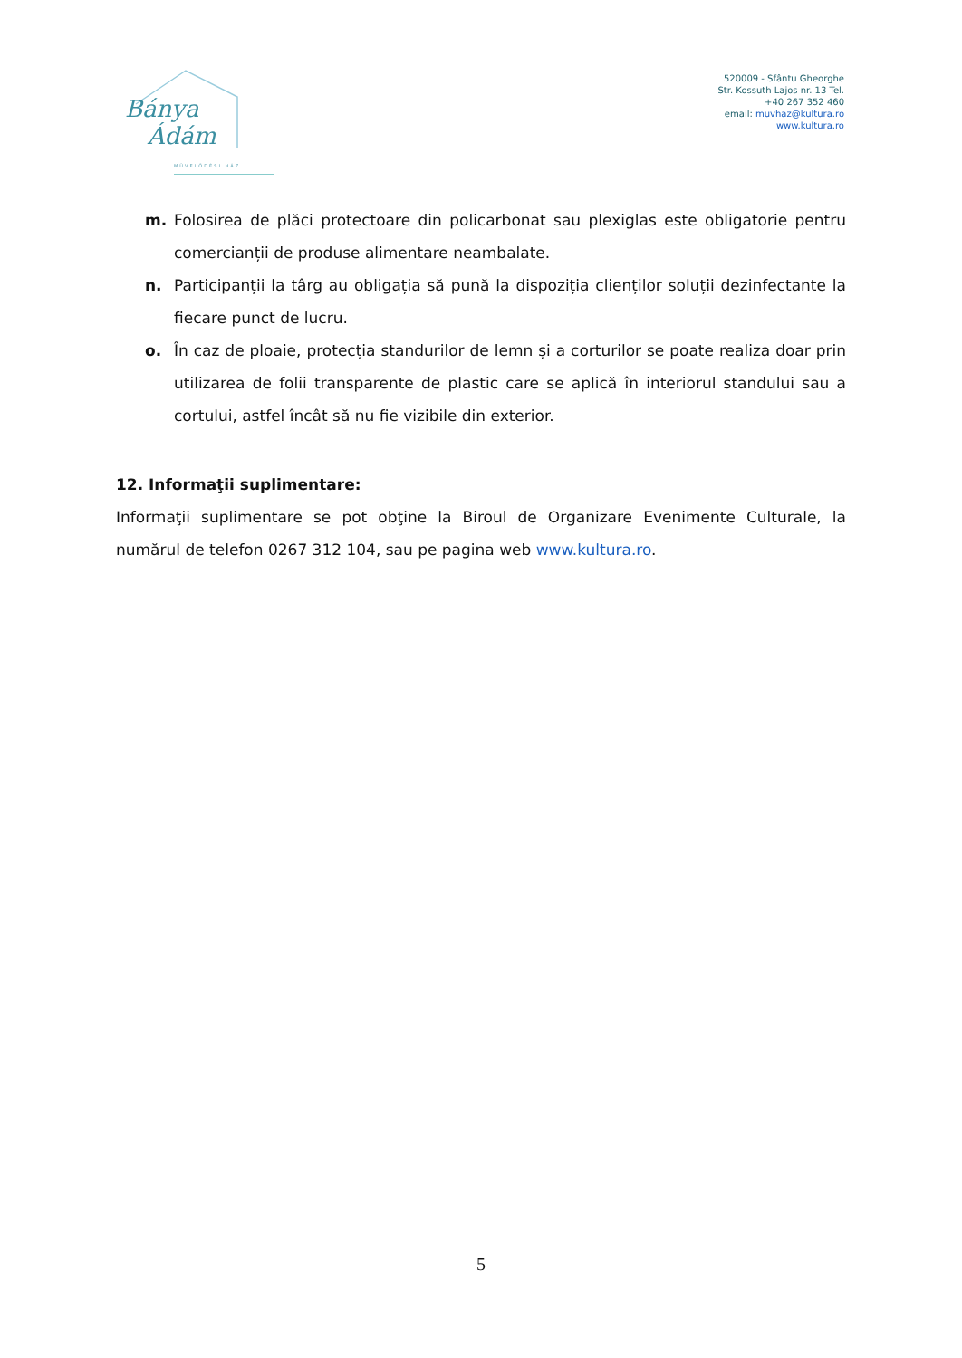Bánya
Ádám
MŰVELŐDÉSI HÁZ
520009 - Sfântu Gheorghe Str. Kossuth Lajos nr. 13 Tel. +40 267 352 460
email: muvhaz@kultura.ro
www.kultura.ro
m. Folosirea de plăci protectoare din policarbonat sau plexiglas este obligatorie pentru comercianții de produse alimentare neambalate.
n. Participanții la târg au obligația să pună la dispoziția clienților soluții dezinfectante la fiecare punct de lucru.
o. În caz de ploaie, protecția standurilor de lemn și a corturilor se poate realiza doar prin utilizarea de folii transparente de plastic care se aplică în interiorul standului sau a cortului, astfel încât să nu fie vizibile din exterior.
12. Informaţii suplimentare:
Informaţii suplimentare se pot obţine la Biroul de Organizare Evenimente Culturale, la numărul de telefon 0267 312 104, sau pe pagina web www.kultura.ro.
5